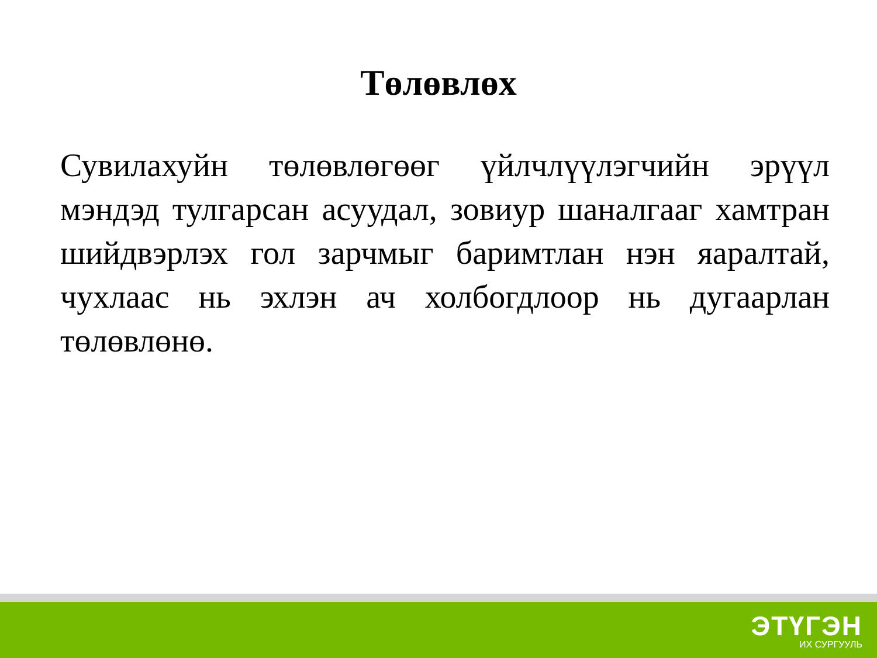Төлөвлөх
Сувилахуйн төлөвлөгөөг үйлчлүүлэгчийн эрүүл мэндэд тулгарсан асуудал, зовиур шаналгааг хамтран шийдвэрлэх гол зарчмыг баримтлан нэн яаралтай, чухлаас нь эхлэн ач холбогдлоор нь дугаарлан төлөвлөнө.
ЭТҮГЭН
ИХ СУРГУУЛЬ